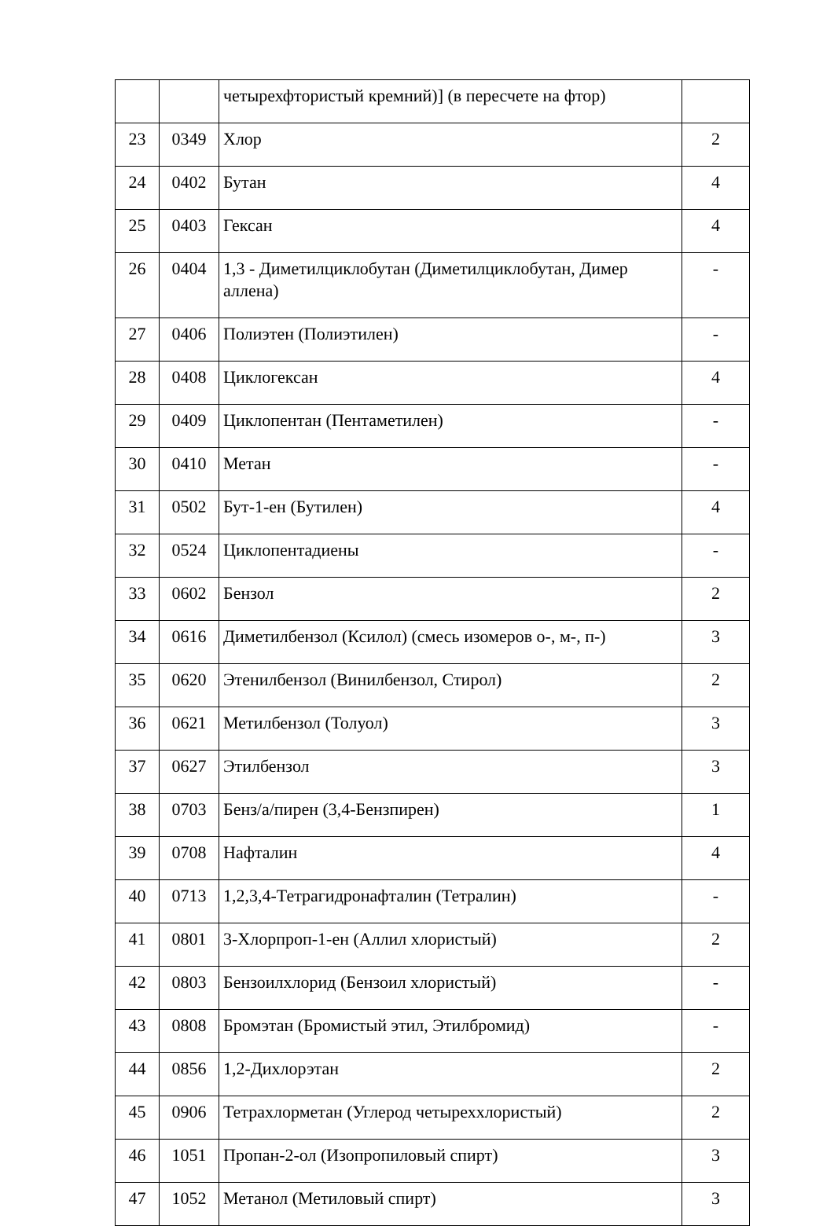| | | четырехфтористый кремний)] (в пересчете на фтор) | |
| 23 | 0349 | Хлор | 2 |
| 24 | 0402 | Бутан | 4 |
| 25 | 0403 | Гексан | 4 |
| 26 | 0404 | 1,3 - Диметилциклобутан (Диметилциклобутан, Димер аллена) | - |
| 27 | 0406 | Полиэтен (Полиэтилен) | - |
| 28 | 0408 | Циклогексан | 4 |
| 29 | 0409 | Циклопентан (Пентаметилен) | - |
| 30 | 0410 | Метан | - |
| 31 | 0502 | Бут-1-ен (Бутилен) | 4 |
| 32 | 0524 | Циклопентадиены | - |
| 33 | 0602 | Бензол | 2 |
| 34 | 0616 | Диметилбензол (Ксилол) (смесь изомеров о-, м-, п-) | 3 |
| 35 | 0620 | Этенилбензол (Винилбензол, Стирол) | 2 |
| 36 | 0621 | Метилбензол (Толуол) | 3 |
| 37 | 0627 | Этилбензол | 3 |
| 38 | 0703 | Бенз/а/пирен (3,4-Бензпирен) | 1 |
| 39 | 0708 | Нафталин | 4 |
| 40 | 0713 | 1,2,3,4-Тетрагидронафталин (Тетралин) | - |
| 41 | 0801 | 3-Хлорпроп-1-ен (Аллил хлористый) | 2 |
| 42 | 0803 | Бензоилхлорид (Бензоил хлористый) | - |
| 43 | 0808 | Бромэтан (Бромистый этил, Этилбромид) | - |
| 44 | 0856 | 1,2-Дихлорэтан | 2 |
| 45 | 0906 | Тетрахлорметан (Углерод четыреххлористый) | 2 |
| 46 | 1051 | Пропан-2-ол (Изопропиловый спирт) | 3 |
| 47 | 1052 | Метанол (Метиловый спирт) | 3 |